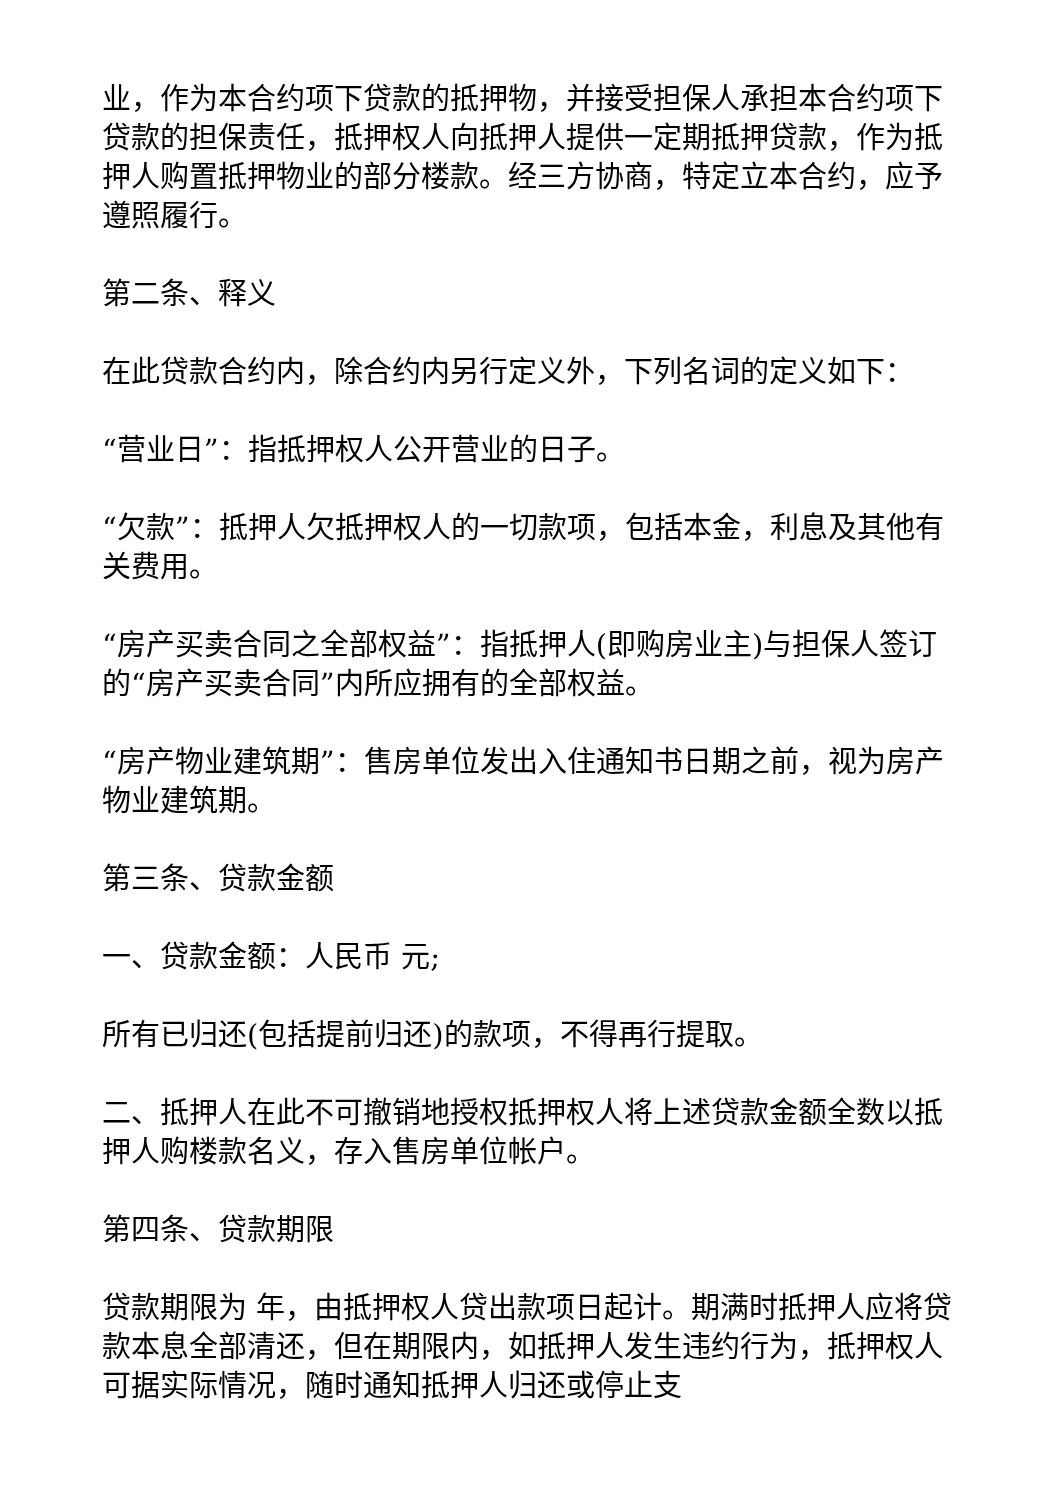业，作为本合约项下贷款的抵押物，并接受担保人承担本合约项下贷款的担保责任，抵押权人向抵押人提供一定期抵押贷款，作为抵押人购置抵押物业的部分楼款。经三方协商，特定立本合约，应予遵照履行。
第二条、释义
在此贷款合约内，除合约内另行定义外，下列名词的定义如下：
“营业日”：指抵押权人公开营业的日子。
“欠款”：抵押人欠抵押权人的一切款项，包括本金，利息及其他有关费用。
“房产买卖合同之全部权益”：指抵押人(即购房业主)与担保人签订的“房产买卖合同”内所应拥有的全部权益。
“房产物业建筑期”：售房单位发出入住通知书日期之前，视为房产物业建筑期。
第三条、贷款金额
一、贷款金额：人民币 元;
所有已归还(包括提前归还)的款项，不得再行提取。
二、抵押人在此不可撤销地授权抵押权人将上述贷款金额全数以抵押人购楼款名义，存入售房单位帐户。
第四条、贷款期限
贷款期限为 年，由抵押权人贷出款项日起计。期满时抵押人应将贷款本息全部清还，但在期限内，如抵押人发生违约行为，抵押权人可据实际情况，随时通知抵押人归还或停止支